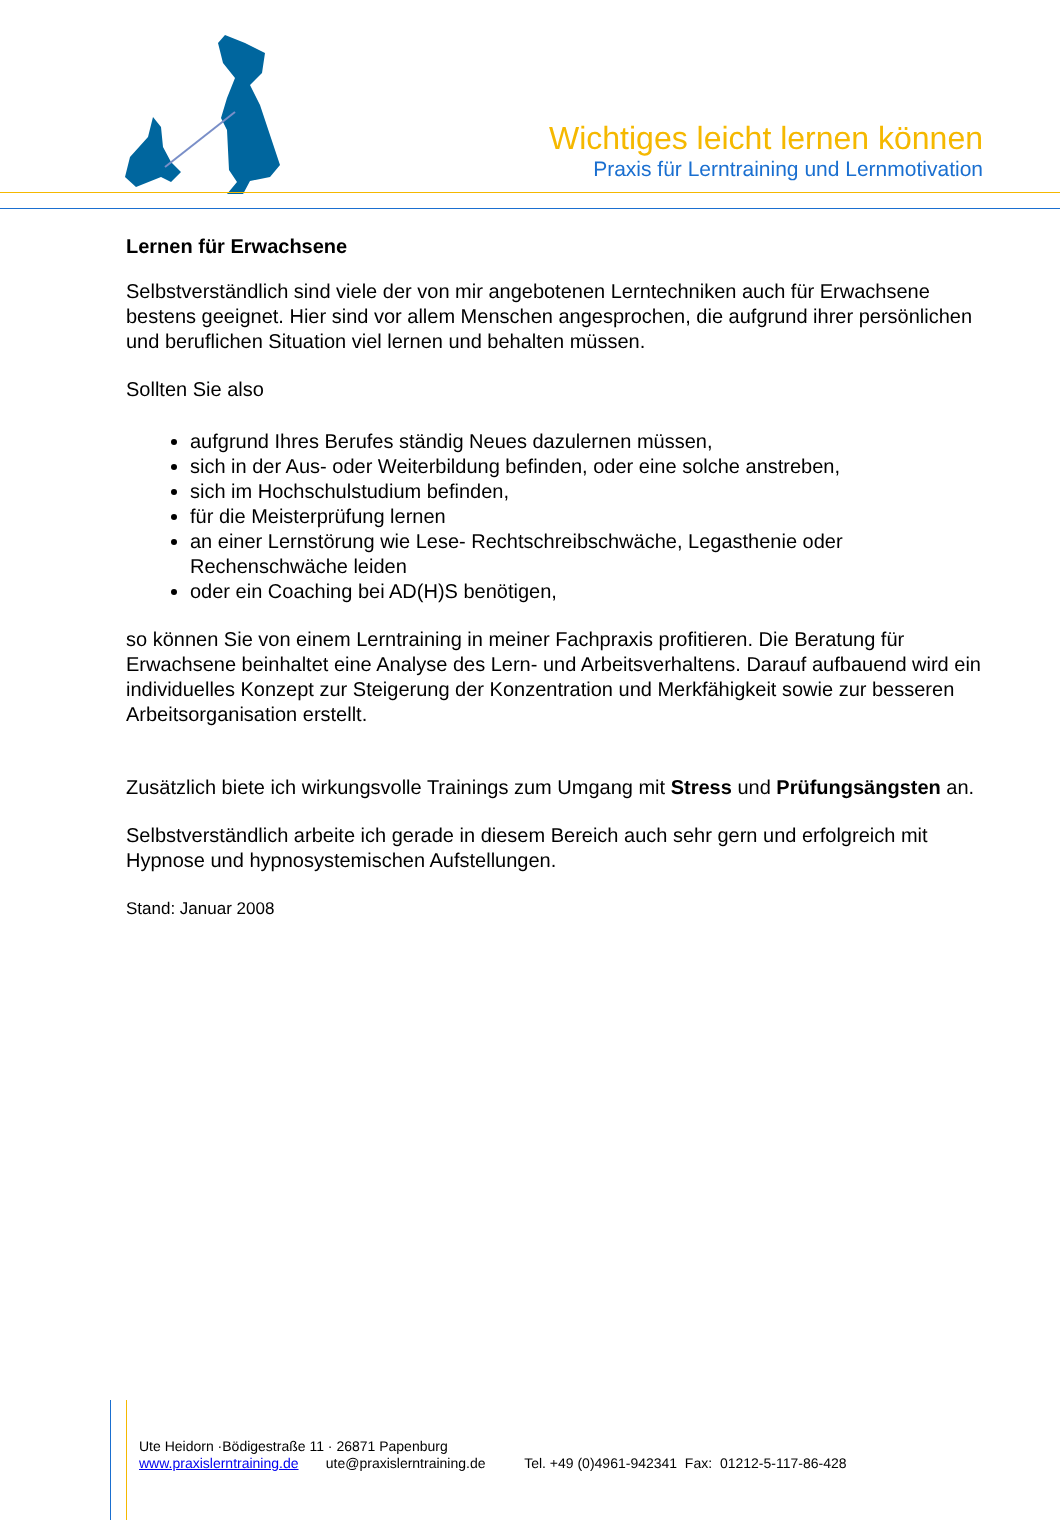Wichtiges leicht lernen können
Praxis für Lerntraining und Lernmotivation
Lernen für Erwachsene
Selbstverständlich sind viele der von mir angebotenen Lerntechniken auch für Erwachsene bestens geeignet. Hier sind vor allem Menschen angesprochen, die aufgrund ihrer persönlichen und beruflichen Situation viel lernen und behalten müssen.
Sollten Sie also
aufgrund Ihres Berufes ständig Neues dazulernen müssen,
sich in der Aus- oder Weiterbildung befinden, oder eine solche anstreben,
sich im Hochschulstudium befinden,
für die Meisterprüfung lernen
an einer Lernstörung wie Lese- Rechtschreibschwäche, Legasthenie oder Rechenschwäche leiden
oder ein Coaching bei AD(H)S benötigen,
so können Sie von einem Lerntraining in meiner Fachpraxis profitieren. Die Beratung für Erwachsene beinhaltet eine Analyse des Lern- und Arbeitsverhaltens. Darauf aufbauend wird ein individuelles Konzept zur Steigerung der Konzentration und Merkfähigkeit sowie zur besseren Arbeitsorganisation erstellt.
Zusätzlich biete ich wirkungsvolle Trainings zum Umgang mit Stress und Prüfungsängsten an.
Selbstverständlich arbeite ich gerade in diesem Bereich auch sehr gern und erfolgreich mit Hypnose und hypnosystemischen Aufstellungen.
Stand: Januar 2008
Ute Heidorn ·Bödigestraße 11 · 26871 Papenburg
www.praxislerntraining.de ute@praxislerntraining.de Tel. +49 (0)4961-942341 Fax: 01212-5-117-86-428